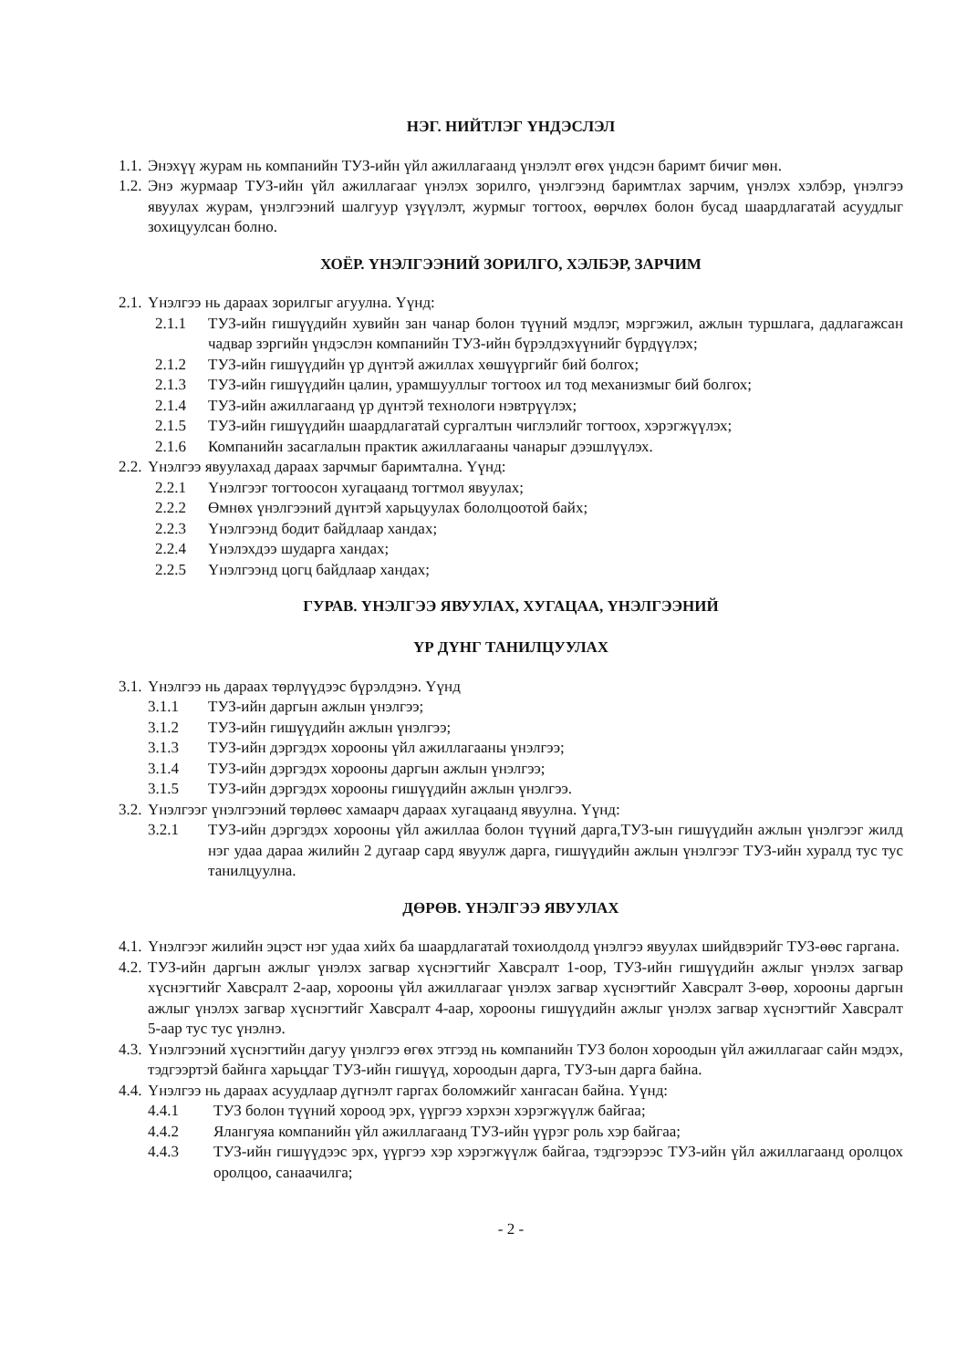НЭГ. НИЙТЛЭГ ҮНДЭСЛЭЛ
1.1. Энэхүү журам нь компанийн ТУЗ-ийн үйл ажиллагаанд үнэлэлт өгөх үндсэн баримт бичиг мөн.
1.2. Энэ журмаар ТУЗ-ийн үйл ажиллагааг үнэлэх зорилго, үнэлгээнд баримтлах зарчим, үнэлэх хэлбэр, үнэлгээ явуулах журам, үнэлгээний шалгуур үзүүлэлт, журмыг тогтоох, өөрчлөх болон бусад шаардлагатай асуудлыг зохицуулсан болно.
ХОЁР. ҮНЭЛГЭЭНИЙ ЗОРИЛГО, ХЭЛБЭР, ЗАРЧИМ
2.1. Үнэлгээ нь дараах зорилгыг агуулна. Үүнд:
2.1.1 ТУЗ-ийн гишүүдийн хувийн зан чанар болон түүний мэдлэг, мэргэжил, ажлын туршлага, дадлагажсан чадвар зэргийн үндэслэн компанийн ТУЗ-ийн бүрэлдэхүүнийг бүрдүүлэх;
2.1.2 ТУЗ-ийн гишүүдийн үр дүнтэй ажиллах хөшүүргийг бий болгох;
2.1.3 ТУЗ-ийн гишүүдийн цалин, урамшууллыг тогтоох ил тод механизмыг бий болгох;
2.1.4 ТУЗ-ийн ажиллагаанд үр дүнтэй технологи нэвтрүүлэх;
2.1.5 ТУЗ-ийн гишүүдийн шаардлагатай сургалтын чиглэлийг тогтоох, хэрэгжүүлэх;
2.1.6 Компанийн засаглалын практик ажиллагааны чанарыг дээшлүүлэх.
2.2. Үнэлгээ явуулахад дараах зарчмыг баримтална. Үүнд:
2.2.1 Үнэлгээг тогтоосон хугацаанд тогтмол явуулах;
2.2.2 Өмнөх үнэлгээний дүнтэй харьцуулах бололцоотой байх;
2.2.3 Үнэлгээнд бодит байдлаар хандах;
2.2.4 Үнэлэхдээ шударга хандах;
2.2.5 Үнэлгээнд цогц байдлаар хандах;
ГУРАВ. ҮНЭЛГЭЭ ЯВУУЛАХ, ХУГАЦАА, ҮНЭЛГЭЭНИЙ
ҮР ДҮНГ ТАНИЛЦУУЛАХ
3.1. Үнэлгээ нь дараах төрлүүдээс бүрэлдэнэ. Үүнд
3.1.1 ТУЗ-ийн даргын ажлын үнэлгээ;
3.1.2 ТУЗ-ийн гишүүдийн ажлын үнэлгээ;
3.1.3 ТУЗ-ийн дэргэдэх хорооны үйл ажиллагааны үнэлгээ;
3.1.4 ТУЗ-ийн дэргэдэх хорооны даргын ажлын үнэлгээ;
3.1.5 ТУЗ-ийн дэргэдэх хорооны гишүүдийн ажлын үнэлгээ.
3.2. Үнэлгээг үнэлгээний төрлөөс хамаарч дараах хугацаанд явуулна. Үүнд:
3.2.1 ТУЗ-ийн дэргэдэх хорооны үйл ажиллаа болон түүний дарга,ТУЗ-ын гишүүдийн ажлын үнэлгээг жилд нэг удаа дараа жилийн 2 дугаар сард явуулж дарга, гишүүдийн ажлын үнэлгээг ТУЗ-ийн хуралд тус тус танилцуулна.
ДӨРӨВ. ҮНЭЛГЭЭ ЯВУУЛАХ
4.1. Үнэлгээг жилийн эцэст нэг удаа хийх ба шаардлагатай тохиолдолд үнэлгээ явуулах шийдвэрийг ТУЗ-өөс гаргана.
4.2. ТУЗ-ийн даргын ажлыг үнэлэх загвар хүснэгтийг Хавсралт 1-оор, ТУЗ-ийн гишүүдийн ажлыг үнэлэх загвар хүснэгтийг Хавсралт 2-аар, хорооны үйл ажиллагааг үнэлэх загвар хүснэгтийг Хавсралт 3-өөр, хорооны даргын ажлыг үнэлэх загвар хүснэгтийг Хавсралт 4-аар, хорооны гишүүдийн ажлыг үнэлэх загвар хүснэгтийг Хавсралт 5-аар тус тус үнэлнэ.
4.3. Үнэлгээний хүснэгтийн дагуу үнэлгээ өгөх этгээд нь компанийн ТУЗ болон хороодын үйл ажиллагааг сайн мэдэх, тэдгээртэй байнга харьцдаг ТУЗ-ийн гишүүд, хороодын дарга, ТУЗ-ын дарга байна.
4.4. Үнэлгээ нь дараах асуудлаар дүгнэлт гаргах боломжийг хангасан байна. Үүнд:
4.4.1 ТУЗ болон түүний хороод эрх, үүргээ хэрхэн хэрэгжүүлж байгаа;
4.4.2 Ялангуяа компанийн үйл ажиллагаанд ТУЗ-ийн үүрэг роль хэр байгаа;
4.4.3 ТУЗ-ийн гишүүдээс эрх, үүргээ хэр хэрэгжүүлж байгаа, тэдгээрээс ТУЗ-ийн үйл ажиллагаанд оролцох оролцоо, санаачилга;
- 2 -